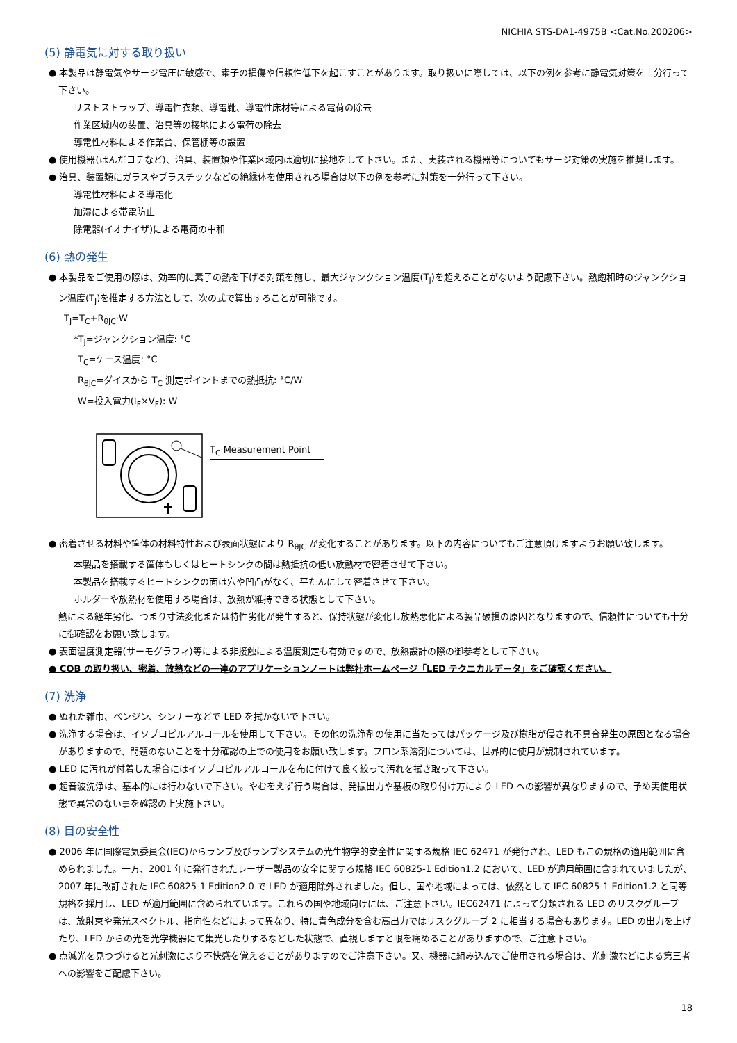NICHIA STS-DA1-4975B <Cat.No.200206>
(5) 静電気に対する取り扱い
● 本製品は静電気やサージ電圧に敏感で、素子の損傷や信頼性低下を起こすことがあります。取り扱いに際しては、以下の例を参考に静電気対策を十分行って下さい。
リストストラップ、導電性衣類、導電靴、導電性床材等による電荷の除去
作業区域内の装置、治具等の接地による電荷の除去
導電性材料による作業台、保管棚等の設置
● 使用機器(はんだコテなど)、治具、装置類や作業区域内は適切に接地をして下さい。また、実装される機器等についてもサージ対策の実施を推奨します。
● 治具、装置類にガラスやプラスチックなどの絶縁体を使用される場合は以下の例を参考に対策を十分行って下さい。
導電性材料による導電化
加湿による帯電防止
除電器(イオナイザ)による電荷の中和
(6) 熱の発生
● 本製品をご使用の際は、効率的に素子の熱を下げる対策を施し、最大ジャンクション温度(T<sub>J</sub>)を超えることがないよう配慮下さい。熱飽和時のジャンクション温度(T<sub>J</sub>)を推定する方法として、次の式で算出することが可能です。
T<sub>J</sub>=T<sub>C</sub>+R<sub>θJC</sub>·W
*T<sub>J</sub>=ジャンクション温度: °C
T<sub>C</sub>=ケース温度: °C
R<sub>θJC</sub>=ダイスから T<sub>C</sub> 測定ポイントまでの熱抵抗: °C/W
W=投入電力(I<sub>F</sub>×V<sub>F</sub>): W
T<sub>C</sub> Measurement Point
● 密着させる材料や筐体の材料特性および表面状態により R<sub>θJC</sub> が変化することがあります。以下の内容についてもご注意頂けますようお願い致します。
本製品を搭載する筐体もしくはヒートシンクの間は熱抵抗の低い放熱材で密着させて下さい。
本製品を搭載するヒートシンクの面は穴や凹凸がなく、平たんにして密着させて下さい。
ホルダーや放熱材を使用する場合は、放熱が維持できる状態として下さい。
熱による経年劣化、つまり寸法変化または特性劣化が発生すると、保持状態が変化し放熱悪化による製品破損の原因となりますので、信頼性についても十分に御確認をお願い致します。
● 表面温度測定器(サーモグラフィ)等による非接触による温度測定も有効ですので、放熱設計の際の御参考として下さい。
● COB の取り扱い、密着、放熱などの一連のアプリケーションノートは弊社ホームページ「LED テクニカルデータ」をご確認ください。
(7) 洗浄
● ぬれた雑巾、ベンジン、シンナーなどで LED を拭かないで下さい。
● 洗浄する場合は、イソプロピルアルコールを使用して下さい。その他の洗浄剤の使用に当たってはパッケージ及び樹脂が侵され不具合発生の原因となる場合がありますので、問題のないことを十分確認の上での使用をお願い致します。フロン系溶剤については、世界的に使用が規制されています。
● LED に汚れが付着した場合にはイソプロピルアルコールを布に付けて良く絞って汚れを拭き取って下さい。
● 超音波洗浄は、基本的には行わないで下さい。やむをえず行う場合は、発振出力や基板の取り付け方により LED への影響が異なりますので、予め実使用状態で異常のない事を確認の上実施下さい。
(8) 目の安全性
● 2006 年に国際電気委員会(IEC)からランプ及びランプシステムの光生物学的安全性に関する規格 IEC 62471 が発行され、LED もこの規格の適用範囲に含められました。一方、2001 年に発行されたレーザー製品の安全に関する規格 IEC 60825-1 Edition1.2 において、LED が適用範囲に含まれていましたが、2007 年に改訂された IEC 60825-1 Edition2.0 で LED が適用除外されました。但し、国や地域によっては、依然として IEC 60825-1 Edition1.2 と同等規格を採用し、LED が適用範囲に含められています。これらの国や地域向けには、ご注意下さい。IEC62471 によって分類される LED のリスクグループは、放射束や発光スペクトル、指向性などによって異なり、特に青色成分を含む高出力ではリスクグループ 2 に相当する場合もあります。LED の出力を上げたり、LED からの光を光学機器にて集光したりするなどした状態で、直視しますと眼を痛めることがありますので、ご注意下さい。
● 点滅光を見つづけると光刺激により不快感を覚えることがありますのでご注意下さい。又、機器に組み込んでご使用される場合は、光刺激などによる第三者への影響をご配慮下さい。
18